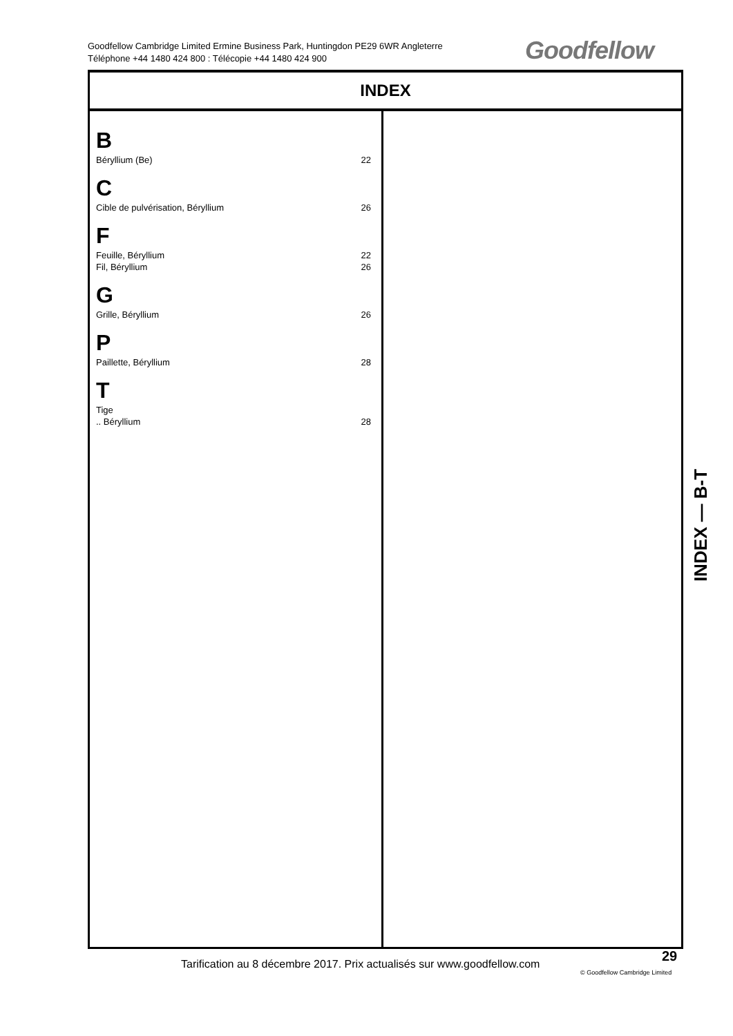Goodfellow Cambridge Limited Ermine Business Park, Huntingdon PE29 6WR Angleterre
Téléphone +44 1480 424 800 : Télécopie +44 1480 424 900
Goodfellow
INDEX
B
Béryllium (Be) 22
C
Cible de pulvérisation, Béryllium 26
F
Feuille, Béryllium 22
Fil, Béryllium 26
G
Grille, Béryllium 26
P
Paillette, Béryllium 28
T
Tige
.. Béryllium 28
INDEX — B-T
Tarification au 8 décembre 2017. Prix actualisés sur www.goodfellow.com
29
© Goodfellow Cambridge Limited